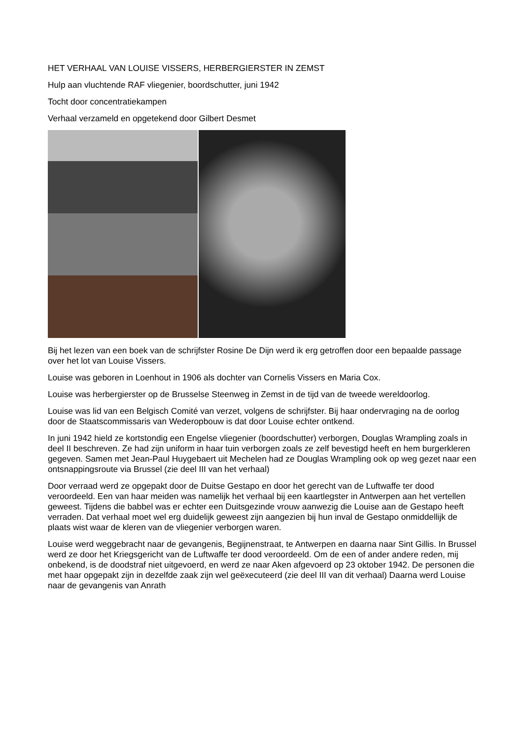HET VERHAAL VAN LOUISE VISSERS, HERBERGIERSTER IN ZEMST
Hulp aan vluchtende RAF vliegenier, boordschutter, juni 1942
Tocht door concentratiekampen
Verhaal verzameld en opgetekend door Gilbert Desmet
Bij het lezen van een boek van de schrijfster Rosine De Dijn werd ik erg getroffen door een bepaalde passage over het lot van Louise Vissers.
Louise was geboren in Loenhout in 1906 als dochter van Cornelis Vissers en Maria Cox.
Louise was herbergierster op de Brusselse Steenweg in Zemst in de tijd van de tweede wereldoorlog.
Louise was lid van een Belgisch Comité van verzet, volgens de schrijfster. Bij haar ondervraging na de oorlog door de Staatscommissaris van Wederopbouw is dat door Louise echter ontkend.
In juni 1942 hield ze kortstondig een Engelse vliegenier (boordschutter) verborgen, Douglas Wrampling zoals in deel II beschreven. Ze had zijn uniform in haar tuin verborgen zoals ze zelf bevestigd heeft en hem burgerkleren gegeven. Samen met Jean-Paul Huygebaert uit Mechelen had ze Douglas Wrampling ook op weg gezet naar een ontsnappingsroute via Brussel (zie deel III van het verhaal)
Door verraad werd ze opgepakt door de Duitse Gestapo en door het gerecht van de Luftwaffe ter dood veroordeeld. Een van haar meiden was namelijk het verhaal bij een kaartlegster in Antwerpen aan het vertellen geweest. Tijdens die babbel was er echter een Duitsgezinde vrouw aanwezig die Louise aan de Gestapo heeft verraden. Dat verhaal moet wel erg duidelijk geweest zijn aangezien bij hun inval de Gestapo onmiddellijk de plaats wist waar de kleren van de vliegenier verborgen waren.
Louise werd weggebracht naar de gevangenis, Begijnenstraat, te Antwerpen en daarna naar Sint Gillis. In Brussel werd ze door het Kriegsgericht van de Luftwaffe ter dood veroordeeld. Om de een of ander andere reden, mij onbekend, is de doodstraf niet uitgevoerd, en werd ze naar Aken afgevoerd op 23 oktober 1942. De personen die met haar opgepakt zijn in dezelfde zaak zijn wel geëxecuteerd (zie deel III van dit verhaal) Daarna werd Louise naar de gevangenis van Anrath